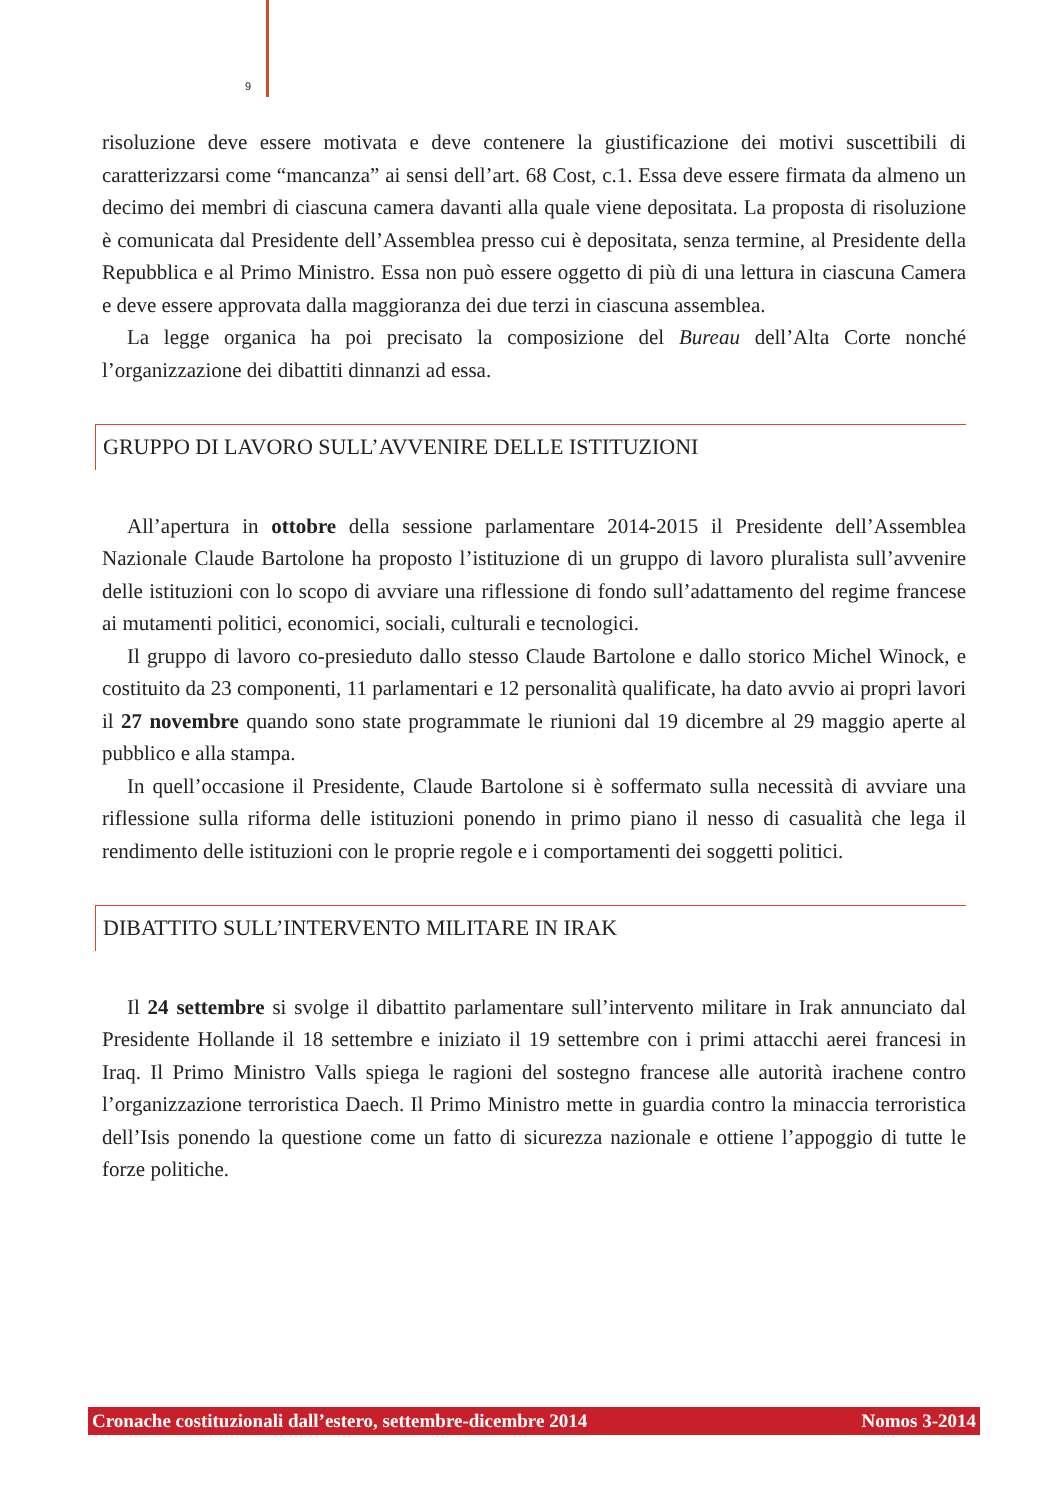9
risoluzione deve essere motivata e deve contenere la giustificazione dei motivi suscettibili di caratterizzarsi come “mancanza” ai sensi dell’art. 68 Cost, c.1. Essa deve essere firmata da almeno un decimo dei membri di ciascuna camera davanti alla quale viene depositata. La proposta di risoluzione è comunicata dal Presidente dell’Assemblea presso cui è depositata, senza termine, al Presidente della Repubblica e al Primo Ministro. Essa non può essere oggetto di più di una lettura in ciascuna Camera e deve essere approvata dalla maggioranza dei due terzi in ciascuna assemblea.
La legge organica ha poi precisato la composizione del Bureau dell’Alta Corte nonché l’organizzazione dei dibattiti dinnanzi ad essa.
GRUPPO DI LAVORO SULL’AVVENIRE DELLE ISTITUZIONI
All’apertura in ottobre della sessione parlamentare 2014-2015 il Presidente dell’Assemblea Nazionale Claude Bartolone ha proposto l’istituzione di un gruppo di lavoro pluralista sull’avvenire delle istituzioni con lo scopo di avviare una riflessione di fondo sull’adattamento del regime francese ai mutamenti politici, economici, sociali, culturali e tecnologici.
Il gruppo di lavoro co-presieduto dallo stesso Claude Bartolone e dallo storico Michel Winock, e costituito da 23 componenti, 11 parlamentari e 12 personalità qualificate, ha dato avvio ai propri lavori il 27 novembre quando sono state programmate le riunioni dal 19 dicembre al 29 maggio aperte al pubblico e alla stampa.
In quell’occasione il Presidente, Claude Bartolone si è soffermato sulla necessità di avviare una riflessione sulla riforma delle istituzioni ponendo in primo piano il nesso di casualità che lega il rendimento delle istituzioni con le proprie regole e i comportamenti dei soggetti politici.
DIBATTITO SULL’INTERVENTO MILITARE IN IRAK
Il 24 settembre si svolge il dibattito parlamentare sull’intervento militare in Irak annunciato dal Presidente Hollande il 18 settembre e iniziato il 19 settembre con i primi attacchi aerei francesi in Iraq. Il Primo Ministro Valls spiega le ragioni del sostegno francese alle autorità irachene contro l’organizzazione terroristica Daech. Il Primo Ministro mette in guardia contro la minaccia terroristica dell’Isis ponendo la questione come un fatto di sicurezza nazionale e ottiene l’appoggio di tutte le forze politiche.
Cronache costituzionali dall’estero, settembre-dicembre 2014 Nomos 3-2014